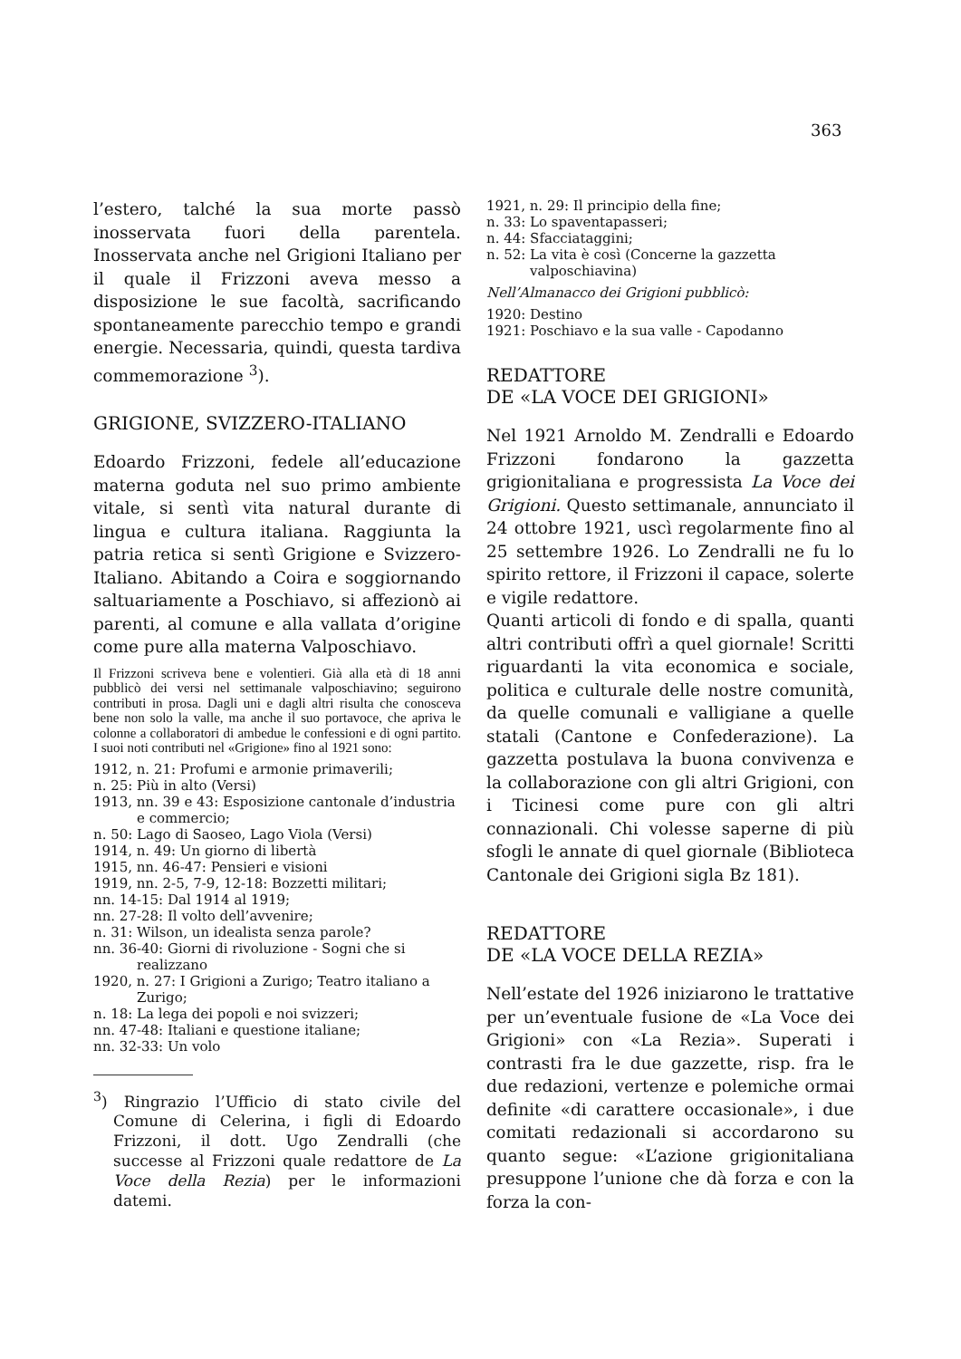363
l’estero, talché la sua morte passò inosservata fuori della parentela. Inosservata anche nel Grigioni Italiano per il quale il Frizzoni aveva messo a disposizione le sue facoltà, sacrificando spontaneamente parecchio tempo e grandi energie. Necessaria, quindi, questa tardiva commemorazione <sup>3</sup>).
GRIGIONE, SVIZZERO-ITALIANO
Edoardo Frizzoni, fedele all’educazione materna goduta nel suo primo ambiente vitale, si sentì vita natural durante di lingua e cultura italiana. Raggiunta la patria retica si sentì Grigione e Svizzero-Italiano. Abitando a Coira e soggiornando saltuariamente a Poschiavo, si affezionò ai parenti, al comune e alla vallata d’origine come pure alla materna Valposchiavo.
Il Frizzoni scriveva bene e volentieri. Già alla età di 18 anni pubblicò dei versi nel settimanale valposchiavino; seguirono contributi in prosa. Dagli uni e dagli altri risulta che conosceva bene non solo la valle, ma anche il suo portavoce, che apriva le colonne a collaboratori di ambedue le confessioni e di ogni partito. I suoi noti contributi nel «Grigione» fino al 1921 sono:
1912, n. 21: Profumi e armonie primaverili;
n. 25: Più in alto (Versi)
1913, nn. 39 e 43: Esposizione cantonale d’industria e commercio;
n. 50: Lago di Saoseo, Lago Viola (Versi)
1914, n. 49: Un giorno di libertà
1915, nn. 46-47: Pensieri e visioni
1919, nn. 2-5, 7-9, 12-18: Bozzetti militari;
nn. 14-15: Dal 1914 al 1919;
nn. 27-28: Il volto dell’avvenire;
n. 31: Wilson, un idealista senza parole?
nn. 36-40: Giorni di rivoluzione - Sogni che si realizzano
1920, n. 27: I Grigioni a Zurigo; Teatro italiano a Zurigo;
n. 18: La lega dei popoli e noi svizzeri;
nn. 47-48: Italiani e questione italiane;
nn. 32-33: Un volo
<sup>3</sup>) Ringrazio l’Ufficio di stato civile del Comune di Celerina, i figli di Edoardo Frizzoni, il dott. Ugo Zendralli (che successe al Frizzoni quale redattore de La Voce della Rezia) per le informazioni datemi.
1921, n. 29: Il principio della fine;
n. 33: Lo spaventapasseri;
n. 44: Sfacciataggini;
n. 52: La vita è così (Concerne la gazzetta valposchiavina)
Nell’Almanacco dei Grigioni pubblicò:
1920: Destino
1921: Poschiavo e la sua valle - Capodanno
REDATTORE
DE «LA VOCE DEI GRIGIONI»
Nel 1921 Arnoldo M. Zendralli e Edoardo Frizzoni fondarono la gazzetta grigionitaliana e progressista La Voce dei Grigioni. Questo settimanale, annunciato il 24 ottobre 1921, uscì regolarmente fino al 25 settembre 1926. Lo Zendralli ne fu lo spirito rettore, il Frizzoni il capace, solerte e vigile redattore.
Quanti articoli di fondo e di spalla, quanti altri contributi offrì a quel giornale! Scritti riguardanti la vita economica e sociale, politica e culturale delle nostre comunità, da quelle comunali e valligiane a quelle statali (Cantone e Confederazione). La gazzetta postulava la buona convivenza e la collaborazione con gli altri Grigioni, con i Ticinesi come pure con gli altri connazionali. Chi volesse saperne di più sfogli le annate di quel giornale (Biblioteca Cantonale dei Grigioni sigla Bz 181).
REDATTORE
DE «LA VOCE DELLA REZIA»
Nell’estate del 1926 iniziarono le trattative per un’eventuale fusione de «La Voce dei Grigioni» con «La Rezia». Superati i contrasti fra le due gazzette, risp. fra le due redazioni, vertenze e polemiche ormai definite «di carattere occasionale», i due comitati redazionali si accordarono su quanto segue: «L’azione grigionitaliana presuppone l’unione che dà forza e con la forza la con-